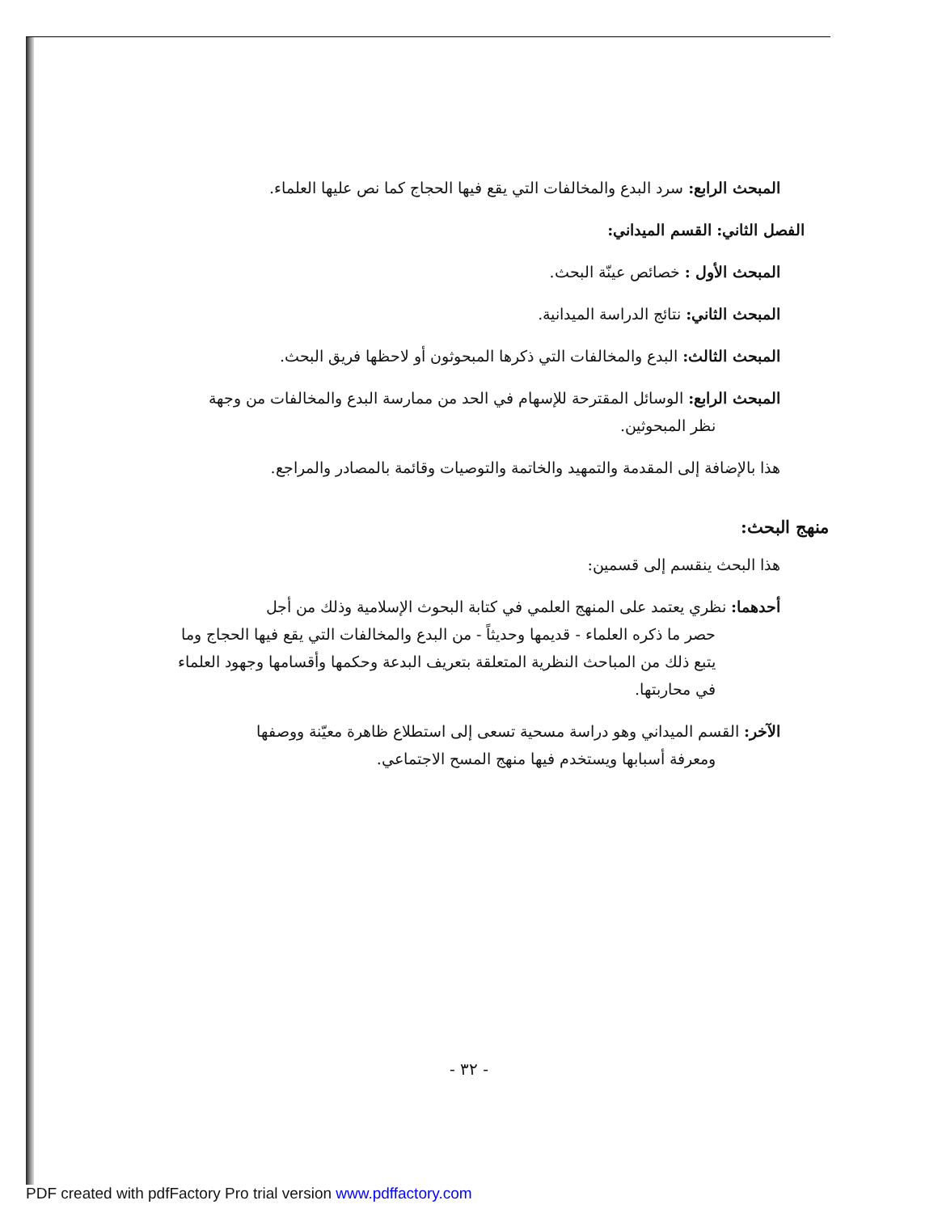المبحث الرابع: سرد البدع والمخالفات التي يقع فيها الحجاج كما نص عليها العلماء.
الفصل الثاني: القسم الميداني:
المبحث الأول : خصائص عينّة البحث.
المبحث الثاني: نتائج الدراسة الميدانية.
المبحث الثالث: البدع والمخالفات التي ذكرها المبحوثون أو لاحظها فريق البحث.
المبحث الرابع: الوسائل المقترحة للإسهام في الحد من ممارسة البدع والمخالفات من وجهة
نظر المبحوثين.
هذا بالإضافة إلى المقدمة والتمهيد والخاتمة والتوصيات وقائمة بالمصادر والمراجع.
منهج البحث:
هذا البحث ينقسم إلى قسمين:
أحدهما: نظري يعتمد على المنهج العلمي في كتابة البحوث الإسلامية وذلك من أجل
حصر ما ذكره العلماء - قديمها وحديثاً - من البدع والمخالفات التي يقع فيها الحجاج وما يتبع ذلك من المباحث النظرية المتعلقة بتعريف البدعة وحكمها وأقسامها وجهود العلماء في محاربتها.
الآخر: القسم الميداني وهو دراسة مسحية تسعى إلى استطلاع ظاهرة معيّنة ووصفها
ومعرفة أسبابها ويستخدم فيها منهج المسح الاجتماعي.
- ٣٢ -
PDF created with pdfFactory Pro trial version www.pdffactory.com